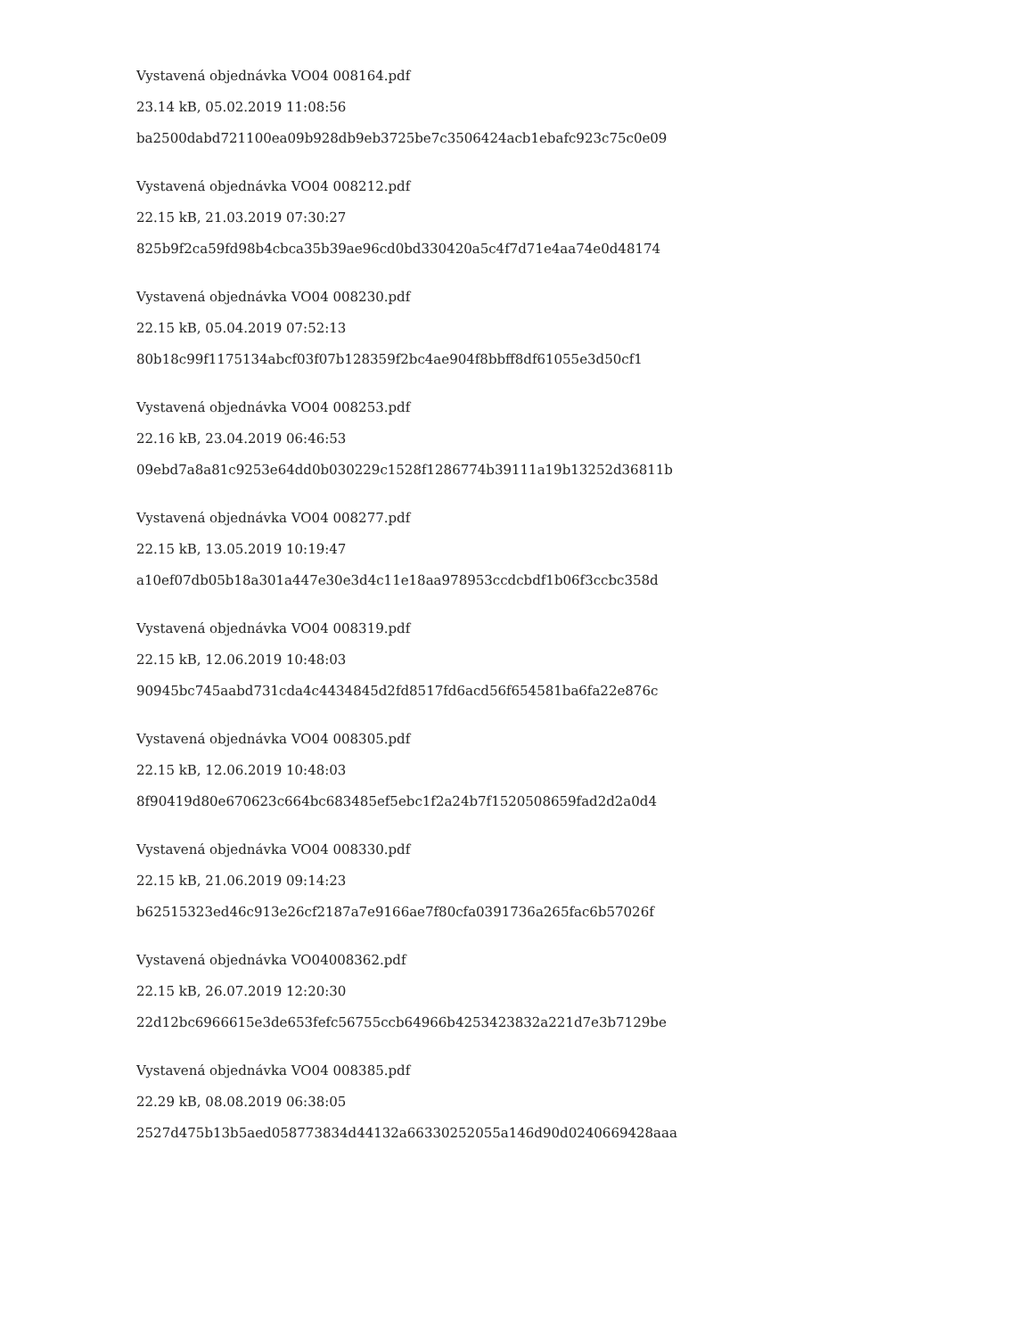Vystavená objednávka VO04 008164.pdf
23.14 kB, 05.02.2019 11:08:56
ba2500dabd721100ea09b928db9eb3725be7c3506424acb1ebafc923c75c0e09
Vystavená objednávka VO04 008212.pdf
22.15 kB, 21.03.2019 07:30:27
825b9f2ca59fd98b4cbca35b39ae96cd0bd330420a5c4f7d71e4aa74e0d48174
Vystavená objednávka VO04 008230.pdf
22.15 kB, 05.04.2019 07:52:13
80b18c99f1175134abcf03f07b128359f2bc4ae904f8bbff8df61055e3d50cf1
Vystavená objednávka VO04 008253.pdf
22.16 kB, 23.04.2019 06:46:53
09ebd7a8a81c9253e64dd0b030229c1528f1286774b39111a19b13252d36811b
Vystavená objednávka VO04 008277.pdf
22.15 kB, 13.05.2019 10:19:47
a10ef07db05b18a301a447e30e3d4c11e18aa978953ccdcbdf1b06f3ccbc358d
Vystavená objednávka VO04 008319.pdf
22.15 kB, 12.06.2019 10:48:03
90945bc745aabd731cda4c4434845d2fd8517fd6acd56f654581ba6fa22e876c
Vystavená objednávka VO04 008305.pdf
22.15 kB, 12.06.2019 10:48:03
8f90419d80e670623c664bc683485ef5ebc1f2a24b7f1520508659fad2d2a0d4
Vystavená objednávka VO04 008330.pdf
22.15 kB, 21.06.2019 09:14:23
b62515323ed46c913e26cf2187a7e9166ae7f80cfa0391736a265fac6b57026f
Vystavená objednávka VO04008362.pdf
22.15 kB, 26.07.2019 12:20:30
22d12bc6966615e3de653fefc56755ccb64966b4253423832a221d7e3b7129be
Vystavená objednávka VO04 008385.pdf
22.29 kB, 08.08.2019 06:38:05
2527d475b13b5aed058773834d44132a66330252055a146d90d0240669428aaa